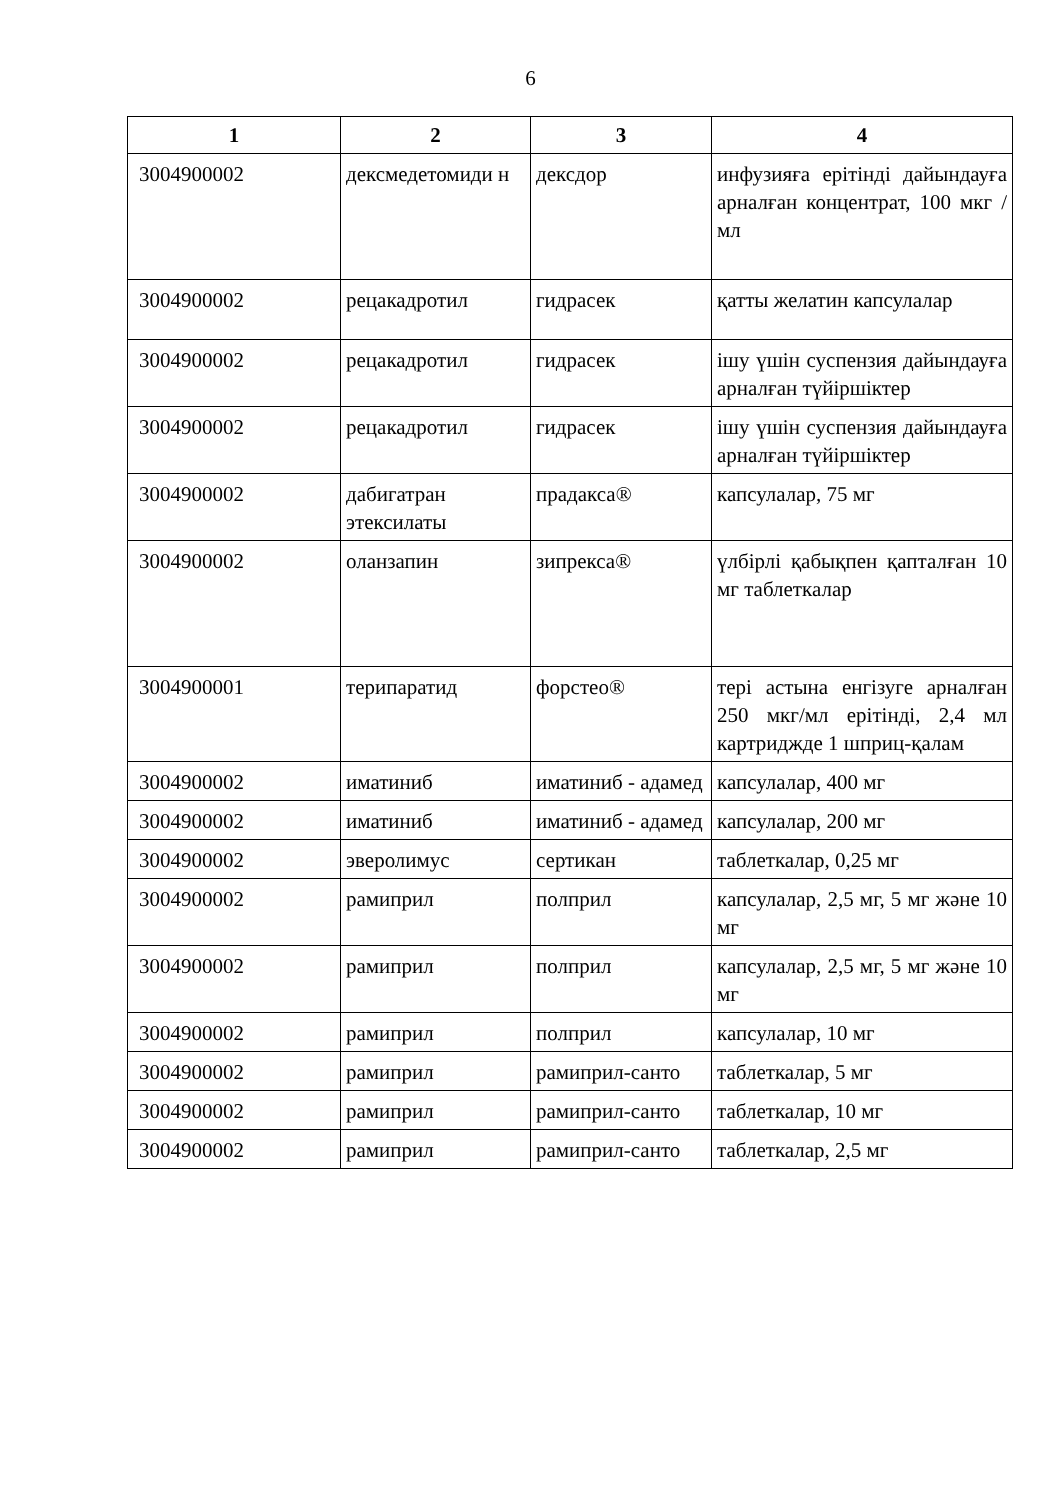6
| 1 | 2 | 3 | 4 |
| --- | --- | --- | --- |
| 3004900002 | дексмедетомиди н | дексдор | инфузияға ерітінді дайындауға арналған концентрат, 100 мкг / мл |
| 3004900002 | рецакадротил | гидрасек | қатты желатин капсулалар |
| 3004900002 | рецакадротил | гидрасек | ішу үшін суспензия дайындауға арналған түйіршіктер |
| 3004900002 | рецакадротил | гидрасек | ішу үшін суспензия дайындауға арналған түйіршіктер |
| 3004900002 | дабигатран этексилаты | прадакса® | капсулалар, 75 мг |
| 3004900002 | оланзапин | зипрекса® | үлбірлі қабықпен қапталған 10 мг таблеткалар |
| 3004900001 | терипаратид | форстео® | тері астына енгізуге арналған 250 мкг/мл ерітінді, 2,4 мл картриджде 1 шприц-қалам |
| 3004900002 | иматиниб | иматиниб - адамед | капсулалар, 400 мг |
| 3004900002 | иматиниб | иматиниб - адамед | капсулалар, 200 мг |
| 3004900002 | эверолимус | сертикан | таблеткалар, 0,25 мг |
| 3004900002 | рамиприл | полприл | капсулалар, 2,5 мг, 5 мг және 10 мг |
| 3004900002 | рамиприл | полприл | капсулалар, 2,5 мг, 5 мг және 10 мг |
| 3004900002 | рамиприл | полприл | капсулалар, 10 мг |
| 3004900002 | рамиприл | рамиприл-санто | таблеткалар, 5 мг |
| 3004900002 | рамиприл | рамиприл-санто | таблеткалар, 10 мг |
| 3004900002 | рамиприл | рамиприл-санто | таблеткалар, 2,5 мг |